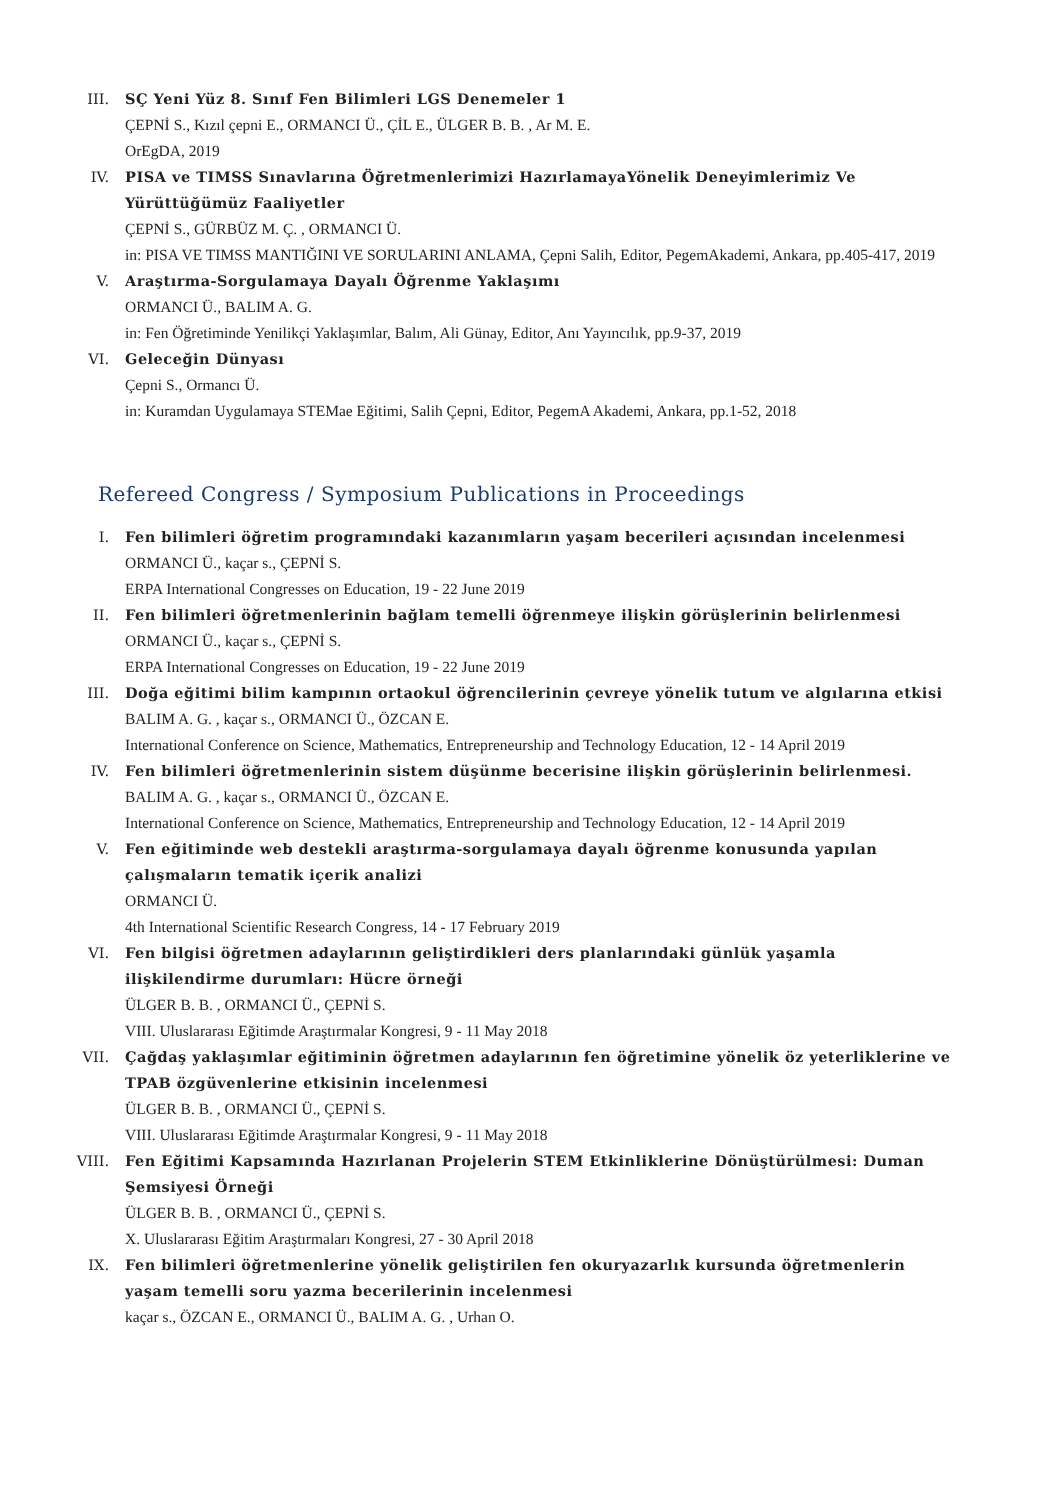III. SÇ Yeni Yüz 8. Sınıf Fen Bilimleri LGS Denemeler 1
ÇEPNİ S., Kızıl çepni E., ORMANCI Ü., ÇİL E., ÜLGER B. B. , Ar M. E.
OrEgDA, 2019
IV. PISA ve TIMSS Sınavlarına Öğretmenlerimizi HazırlamayaYönelik Deneyimlerimiz Ve Yürüttüğümüz Faaliyetler
ÇEPNİ S., GÜRBÜZ M. Ç. , ORMANCI Ü.
in: PISA VE TIMSS MANTIĞINI VE SORULARINI ANLAMA, Çepni Salih, Editor, PegemAkademi, Ankara, pp.405-417, 2019
V. Araştırma-Sorgulamaya Dayalı Öğrenme Yaklaşımı
ORMANCI Ü., BALIM A. G.
in: Fen Öğretiminde Yenilikçi Yaklaşımlar, Balım, Ali Günay, Editor, Anı Yayıncılık, pp.9-37, 2019
VI. Geleceğin Dünyası
Çepni S., Ormancı Ü.
in: Kuramdan Uygulamaya STEMae Eğitimi, Salih Çepni, Editor, PegemA Akademi, Ankara, pp.1-52, 2018
Refereed Congress / Symposium Publications in Proceedings
I. Fen bilimleri öğretim programındaki kazanımların yaşam becerileri açısından incelenmesi
ORMANCI Ü., kaçar s., ÇEPNİ S.
ERPA International Congresses on Education, 19 - 22 June 2019
II. Fen bilimleri öğretmenlerinin bağlam temelli öğrenmeye ilişkin görüşlerinin belirlenmesi
ORMANCI Ü., kaçar s., ÇEPNİ S.
ERPA International Congresses on Education, 19 - 22 June 2019
III. Doğa eğitimi bilim kampının ortaokul öğrencilerinin çevreye yönelik tutum ve algılarına etkisi
BALIM A. G. , kaçar s., ORMANCI Ü., ÖZCAN E.
International Conference on Science, Mathematics, Entrepreneurship and Technology Education, 12 - 14 April 2019
IV. Fen bilimleri öğretmenlerinin sistem düşünme becerisine ilişkin görüşlerinin belirlenmesi.
BALIM A. G. , kaçar s., ORMANCI Ü., ÖZCAN E.
International Conference on Science, Mathematics, Entrepreneurship and Technology Education, 12 - 14 April 2019
V. Fen eğitiminde web destekli araştırma-sorgulamaya dayalı öğrenme konusunda yapılan çalışmaların tematik içerik analizi
ORMANCI Ü.
4th International Scientific Research Congress, 14 - 17 February 2019
VI. Fen bilgisi öğretmen adaylarının geliştirdikleri ders planlarındaki günlük yaşamla ilişkilendirme durumları: Hücre örneği
ÜLGER B. B. , ORMANCI Ü., ÇEPNİ S.
VIII. Uluslararası Eğitimde Araştırmalar Kongresi, 9 - 11 May 2018
VII. Çağdaş yaklaşımlar eğitiminin öğretmen adaylarının fen öğretimine yönelik öz yeterliklerine ve TPAB özgüvenlerine etkisinin incelenmesi
ÜLGER B. B. , ORMANCI Ü., ÇEPNİ S.
VIII. Uluslararası Eğitimde Araştırmalar Kongresi, 9 - 11 May 2018
VIII. Fen Eğitimi Kapsamında Hazırlanan Projelerin STEM Etkinliklerine Dönüştürülmesi: Duman Şemsiyesi Örneği
ÜLGER B. B. , ORMANCI Ü., ÇEPNİ S.
X. Uluslararası Eğitim Araştırmaları Kongresi, 27 - 30 April 2018
IX. Fen bilimleri öğretmenlerine yönelik geliştirilen fen okuryazarlık kursunda öğretmenlerin yaşam temelli soru yazma becerilerinin incelenmesi
kaçar s., ÖZCAN E., ORMANCI Ü., BALIM A. G. , Urhan O.